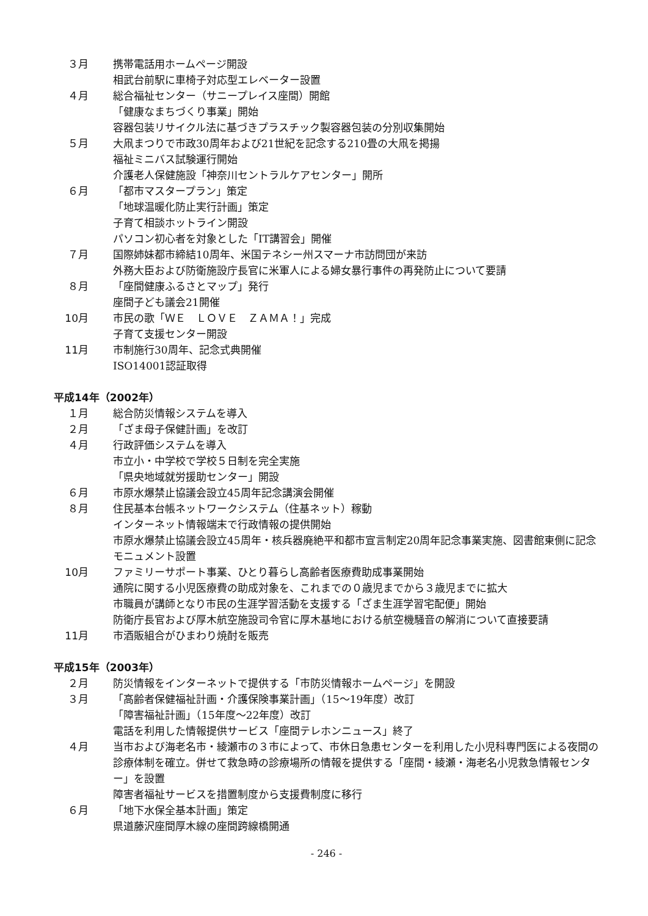３月 携帯電話用ホームページ開設
相武台前駅に車椅子対応型エレベーター設置
４月 総合福祉センター（サニープレイス座間）開館
「健康なまちづくり事業」開始
容器包装リサイクル法に基づきプラスチック製容器包装の分別収集開始
５月 大凧まつりで市政30周年および21世紀を記念する210畳の大凧を掲揚
福祉ミニバス試験運行開始
介護老人保健施設「神奈川セントラルケアセンター」開所
６月 「都市マスタープラン」策定
「地球温暖化防止実行計画」策定
子育て相談ホットライン開設
パソコン初心者を対象とした「IT講習会」開催
７月 国際姉妹都市締結10周年、米国テネシー州スマーナ市訪問団が来訪
外務大臣および防衛施設庁長官に米軍人による婦女暴行事件の再発防止について要請
８月 「座間健康ふるさとマップ」発行
座間子ども議会21開催
10月 市民の歌「ＷＥ　ＬＯＶＥ　ＺＡＭＡ！」完成
子育て支援センター開設
11月 市制施行30周年、記念式典開催
ISO14001認証取得
平成14年（2002年）
１月 総合防災情報システムを導入
２月 「ざま母子保健計画」を改訂
４月 行政評価システムを導入
市立小・中学校で学校５日制を完全実施
「県央地域就労援助センター」開設
６月 市原水爆禁止協議会設立45周年記念講演会開催
８月 住民基本台帳ネットワークシステム（住基ネット）稼動
インターネット情報端末で行政情報の提供開始
市原水爆禁止協議会設立45周年・核兵器廃絶平和都市宣言制定20周年記念事業実施、図書館東側に記念モニュメント設置
10月 ファミリーサポート事業、ひとり暮らし高齢者医療費助成事業開始
通院に関する小児医療費の助成対象を、これまでの０歳児までから３歳児までに拡大
市職員が講師となり市民の生涯学習活動を支援する「ざま生涯学習宅配便」開始
防衛庁長官および厚木航空施設司令官に厚木基地における航空機騒音の解消について直接要請
11月 市酒販組合がひまわり焼酎を販売
平成15年（2003年）
２月 防災情報をインターネットで提供する「市防災情報ホームページ」を開設
３月 「高齢者保健福祉計画・介護保険事業計画」（15～19年度）改訂
「障害福祉計画」（15年度～22年度）改訂
電話を利用した情報提供サービス「座間テレホンニュース」終了
４月 当市および海老名市・綾瀬市の３市によって、市休日急患センターを利用した小児科専門医による夜間の診療体制を確立。併せて救急時の診療場所の情報を提供する「座間・綾瀬・海老名小児救急情報センター」を設置
障害者福祉サービスを措置制度から支援費制度に移行
６月 「地下水保全基本計画」策定
県道藤沢座間厚木線の座間跨線橋開通
- 246 -